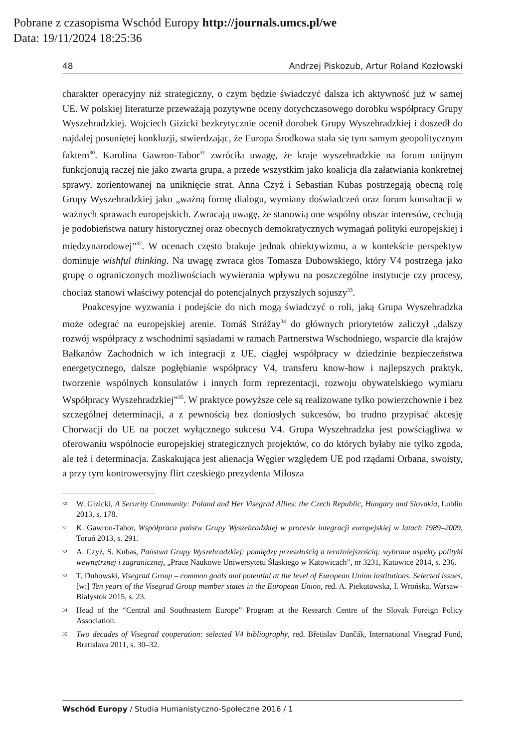Pobrane z czasopisma Wschód Europy http://journals.umcs.pl/we
Data: 19/11/2024 18:25:36
48 Andrzej Piskozub, Artur Roland Kozłowski
charakter operacyjny niż strategiczny, o czym będzie świadczyć dalsza ich aktywność już w samej UE. W polskiej literaturze przeważają pozytywne oceny dotychczasowego dorobku współpracy Grupy Wyszehradzkiej. Wojciech Gizicki bezkrytycznie ocenił dorobek Grupy Wyszehradzkiej i doszedł do najdalej posuniętej konkluzji, stwierdzając, że Europa Środkowa stała się tym samym geopolitycznym faktem<sup>30</sup>. Karolina Gawron-Tabor<sup>31</sup> zwróciła uwagę, że kraje wyszehradzkie na forum unijnym funkcjonują raczej nie jako zwarta grupa, a przede wszystkim jako koalicja dla załatwiania konkretnej sprawy, zorientowanej na uniknięcie strat. Anna Czyż i Sebastian Kubas postrzegają obecną rolę Grupy Wyszehradzkiej jako „ważną formę dialogu, wymiany doświadczeń oraz forum konsultacji w ważnych sprawach europejskich. Zwracają uwagę, że stanowią one wspólny obszar interesów, cechują je podobieństwa natury historycznej oraz obecnych demokratycznych wymagań polityki europejskiej i międzynarodowej”<sup>32</sup>. W ocenach często brakuje jednak obiektywizmu, a w kontekście perspektyw dominuje wishful thinking. Na uwagę zwraca głos Tomasza Dubowskiego, który V4 postrzega jako grupę o ograniczonych możliwościach wywierania wpływu na poszczególne instytucje czy procesy, chociaż stanowi właściwy potencjał do potencjalnych przyszłych sojuszy<sup>33</sup>.
Poakcesyjne wyzwania i podejście do nich mogą świadczyć o roli, jaką Grupa Wyszehradzka może odegrać na europejskiej arenie. Tomáš Strážay<sup>34</sup> do głównych priorytetów zaliczył „dalszy rozwój współpracy z wschodnimi sąsiadami w ramach Partnerstwa Wschodniego, wsparcie dla krajów Bałkanów Zachodnich w ich integracji z UE, ciągłej współpracy w dziedzinie bezpieczeństwa energetycznego, dalsze pogłębianie współpracy V4, transferu know-how i najlepszych praktyk, tworzenie wspólnych konsulatów i innych form reprezentacji, rozwoju obywatelskiego wymiaru Współpracy Wyszehradzkiej”<sup>35</sup>. W praktyce powyższe cele są realizowane tylko powierzchownie i bez szczególnej determinacji, a z pewnością bez doniosłych sukcesów, bo trudno przypisać akcesję Chorwacji do UE na poczet wyłącznego sukcesu V4. Grupa Wyszehradzka jest powściągliwa w oferowaniu wspólnocie europejskiej strategicznych projektów, co do których byłaby nie tylko zgoda, ale też i determinacja. Zaskakująca jest alienacja Węgier względem UE pod rządami Orbana, swoisty, a przy tym kontrowersyjny flirt czeskiego prezydenta Milosza
<sup>30</sup> W. Gizicki, A Security Community: Poland and Her Visegrad Allies: the Czech Republic, Hungary and Slovakia, Lublin 2013, s. 178.
<sup>31</sup> K. Gawron-Tabor, Współpraca państw Grupy Wyszehradzkiej w procesie integracji europejskiej w latach 1989–2009, Toruń 2013, s. 291.
<sup>32</sup> A. Czyż, S. Kubas, Państwa Grupy Wyszehradzkiej: pomiędzy przeszłością a teraźniejszością: wybrane aspekty polityki wewnętrznej i zagranicznej, „Prace Naukowe Uniwersytetu Śląskiego w Katowicach”, nr 3231, Katowice 2014, s. 236.
<sup>33</sup> T. Dubowski, Visegrad Group – common goals and potential at the level of European Union institutions. Selected issues, [w:] Ten years of the Visegrad Group member states in the European Union, red. A. Piekutowska, I. Wrońska, Warsaw–Bialystok 2015, s. 23.
<sup>34</sup> Head of the “Central and Southeastern Europe” Program at the Research Centre of the Slovak Foreign Policy Association.
<sup>35</sup> Two decades of Visegrad cooperation: selected V4 bibliography, red. Břetislav Dančák, International Visegrad Fund, Bratislava 2011, s. 30–32.
Wschód Europy / Studia Humanistyczno-Społeczne 2016 / 1